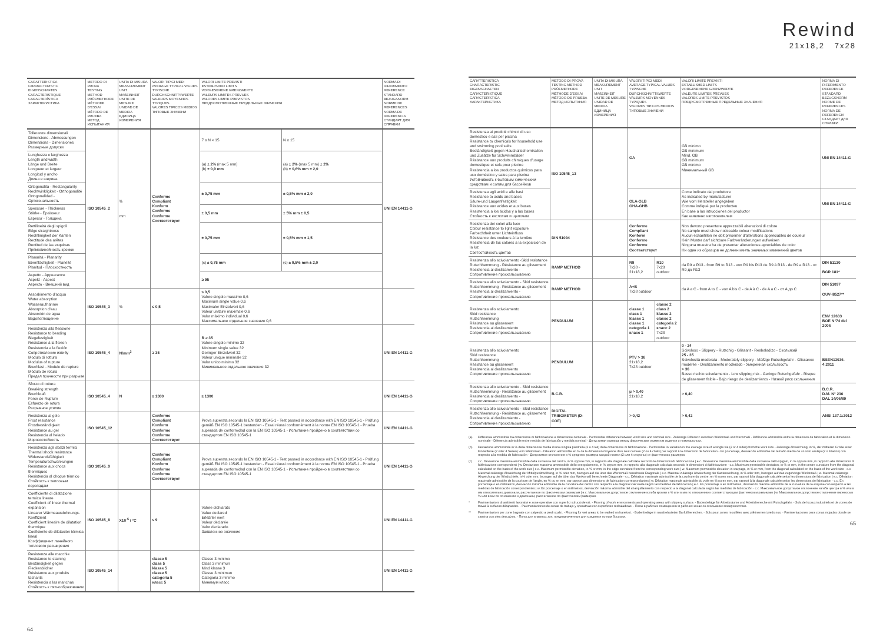| CARATTERISTICA CHARACTERISTIC EIGENSCHAFTEN CARACTERISTIQUE CARACTERÍSTICA ХАРАКТЕРИСТИКА | METODO DI PROVA TESTING METHOD PRÜFMETHODE MÉTHODE D'ESSAI MÉTODO DE PRUEBA МЕТОД ИСПЫТАНИЯ | UNITA DI MISURA MEASUREMENT UNIT MAßEINHEIT UNITE DE MESURE UNIDAD DE MEDIDA ЕДИНИЦА ИЗМЕРЕНИЯ | VALORI TIPICI MEDI AVERAGE TYPICAL VALUES TYPISCHE DURCHSCHNITTSWERTE VALEURS MOYENNES TYPIQUES VALORES TIPICOS MEDIOS ТИПОВЫЕ ЗНАЧЕНИ | VALORI LIMITE PREVISTI ESTABLISHED LIMITS VORGESEHENE GRENZWERTE VALEURS LIMITES PREVUES VALORES LIMITE PREVISTOS ПРЕДУСМОТРЕННЫЕ ПРЕДЕЛЬНЫЕ ЗНАЧЕНИЯ | | NORMA DI RIFERIMENTO REFERENCE STANDARD BEZUGSNORM NORME DE REFERENCES NORMA DE REFERENCIA СТАНДАРТ ДЛЯ СПРАВКИ |
| --- | --- | --- | --- | --- | --- | --- |
| Tolleranze dimensionali Dimensions - Abmessungen Dimensions - Dimensiones Размерные допуски | ISO 10545_2 | % mm | Conforme Compliant Konform Conforme Conforme Соответствует | 7 ≤ N < 15 | N ≥ 15 | UNI EN 14411-G |
| Lunghezza e larghezza Length and width Länge und Breite Longueur et largeur Longitud y ancho Длина и ширина | | | | (a) ± 2% (max 5 mm) (b) ± 0,9 mm | (a) ± 2% (max 5 mm) ± 2% (b) ± 0,6% mm ± 2,0 | |
| Ortogonalità - Rectangularity Rechtwinkligkeit - Orthogonalité Ortogonalidad - Ортогональность | | | | ± 0,75 mm | ± 0,5% mm ± 2,0 | |
| Spessore - Thickness Stärke - Epaisseur Espesor - Толщина | | | | ± 0,5 mm | ± 5% mm ± 0,5 | |
| Rettilineità degli spigoli Edge straightness Rechtlinigkeit der Kanten Rectitude des arêtes Rectitud de las esquinas Прямолинейность кромок | | | | ± 0,75 mm | ± 0,5% mm ± 1,5 | |
| Planarità - Planarity Ebenflächigkeit - Planéité Planitud - Плоскостность | | | | (c) ± 0,75 mm | (c) ± 0,5% mm ± 2,0 | |
| Aspetto - Appearance Aspekt - Aspect Aspecto - Внешний вид | | | | ≥ 95 | | |
| Assorbimento d'acqua Water absorption Wasseraufnahme Absorption d'eau Absorción de agua Водопоглощение | ISO 10545_3 | % | ≤ 0,5 | ≤ 0,5 Valore singolo massimo 0,6 Maximum single value 0,6 Maximaler Einzelwert 0,6 Valeur unitaire maximale 0,6 Valor máximo individual 0,6 Максимальное отдельное значение 0,6 | | |
| Resistenza alla flessione Resistance to bending Biegefestigkeit Résistance à la flexion Resistencia a la flexión Сопротивление изгибу Modulo di rottura Modulus of rupture Bruchlast - Module de rupture Módulo de rotura Предел прочности при разрыве | ISO 10545_4 | N/mm<sup>2</sup> | ≥ 35 | R ≥ 35 Valore singolo minimo 32 Minimum single value 32 Geringer Einzelwert 32 Valeur unique minimale 32 Valor unico minimo 32 Минимальное отдельное значение 32 | | UNI EN 14411-G |
| Sforzo di rottura Breaking strength Bruchkraft Force de Rupture Esfuerzo de rotura Разрывное усилие | ISO 10545_4 | N | ≥ 1300 | ≥ 1300 | | UNI EN 14411-G |
| Resistenza al gelo Frost resistance Frostbeständigkeit Résistance au gel Resistencia al helado Морозостойкость | ISO 10545_12 | | Conforme Compliant Konform Conforme Conforme Соответствует | Prova superata secondo la EN ISO 10545-1 - Test passed in accordance with EN ISO 10545-1 - Prüfung gemäß EN ISO 10545-1 bestanden - Essai réussi conformément à la norme EN ISO 10545-1 - Prueba superada de conformidad con la EN ISO 10545-1 - Испытание пройдено в соответствии со стандартом EN ISO 10545-1 | | UNI EN 14411-G |
| Resistenza agli sbalzi termici Thermal shock resistance Widerstandsfähigkeit Temperaturschwankungen Résistance aux chocs thermiques Resistencia al choque térmico Стойкость к тепловым перепадам | ISO 10545_9 | | Conforme Compliant Konform Conforme Conforme Соответствует | Prova superata secondo la EN ISO 10545-1 - Test passed in accordance with EN ISO 10545-1 - Prüfung gemäß EN ISO 10545-1 bestanden - Essai réussi conformément à la norme EN ISO 10545-1 - Prueba superada de conformidad con la EN ISO 10545-1 - Испытание пройдено в соответствии со стандартом EN ISO 10545-1 | | UNI EN 14411-G |
| Coefficiente di dilatazione termica lineare Coefficient of linear thermal expansion Linearer Wärmeausdehnungs-Koeffizient Coefficient lineaire de dilatation thermique Coeficiente de dilatación térmica lineal Коэффициент линейного теплового расширения | ISO 10545_8 | X10<sup>-6</sup> / °C | ≤ 9 | Valore dichiarato Value declared Erklärter wert Valeur déclarée Valor declarado Заявленное значение | | UNI EN 14411-G |
| Resistenza alle macchie Resistance to staining Beständigkeit gegen Fleckenbildner Résistance aux produits tachants Resistencia a las manchas Стойкость к пятнообразованию | ISO 10545_14 | | classe 5 class 5 klasse 5 classe 5 categoria 5 класс 5 | Classe 3 minimo Class 3 minimun Mind klasse 3 Classe 3 minimun Categoria 3 minimo Минимум класс | | UNI EN 14411-G |
64
Rewind
21x18,2 7x28
| CARATTERISTICA CHARACTERISTIC EIGENSCHAFTEN CARACTERISTIQUE CARACTERÍSTICA ХАРАКТЕРИСТИКА | METODO DI PROVA TESTING METHOD PRÜFMETHODE MÉTHODE D'ESSAI MÉTODO DE PRUEBA МЕТОД ИСПЫТАНИЯ | UNITA DI MISURA MEASUREMENT UNIT MAßEINHEIT UNITE DE MESURE UNIDAD DE MEDIDA ЕДИНИЦА ИЗМЕРЕНИЯ | VALORI TIPICI MEDI AVERAGE TYPICAL VALUES TYPISCHE DURCHSCHNITTSWERTE VALEURS MOYENNES TYPIQUES VALORES TIPICOS MEDIOS ТИПОВЫЕ ЗНАЧЕНИ | | VALORI LIMITE PREVISTI ESTABLISHED LIMITS VORGESEHENE GRENZWERTE VALEURS LIMITES PREVUES VALORES LIMITE PREVISTOS ПРЕДУСМОТРЕННЫЕ ПРЕДЕЛЬНЫЕ ЗНАЧЕНИЯ | NORMA DI RIFERIMENTO REFERENCE STANDARD BEZUGSNORM NORME DE REFERENCES NORMA DE REFERENCIA СТАНДАРТ ДЛЯ СПРАВКИ |
| --- | --- | --- | --- | --- | --- | --- |
| Resistenza ai prodotti chimici di uso domestico e sali per piscina Resistance to chemicals for household use and swimming pool salts Beständigkeit gegen Haushaltschemikalien und Zusätze fur Schwimmbäder Résistance aux produits chimiques d'usage domestique et sels pour piscine Resistencia a los productos químicos para uso doméstico y sales para piscina Устойчивость к бытовым химическим средствам и солям для бассейнов | ISO 10545_13 | | GA | | GB minimo GB minimum Mind. GB GB minimum GB minimo Минимальный GB | UNI EN 14411-G |
| Resistenza agli acidi e alle basi Resistance to acids and bases Säure-und Laugenfestigkeit Résistance aux acides et aux bases Resistencia a los ácidos y a las bases Стойкость к кислотам и щелочам | | | GLA-GLB GHA-GHB | | Come indicato dal produttore As indicated by manufacturer Wie vom Hersteller angegeben Comme indiqué par la producteu En base a las intrucciones del productor Как заявлено изготовителем | UNI EN 14411-G |
| Resistenza dei colori alla luce Colour resistance to light exposure Farbechtheit unter Lichteinfluss Résistance des couleurs à la lumière Resistencia de los colores a la exposición de la luz Светостойкость цветов | DIN 51094 | | Conforme Compliant Konform Conforme Conforme Соответствует | | Non devono presentare apprezzabili alterazioni di colore No sample must show noticeable colour modifications Aucun échantillon ne doit présenter d'altérations appréciables de couleur Kein Muster darf sichtbare Farbveränderungen aufweisen Ninguna muestra ha de presentar alteraciones apreciables de color Ни один из образцов не должен иметь значимых изменений цветов | |
| Resistenza allo scivolamento -Skid resistance Rutschhemmung - Résistance au glissement Resistencia al deslizamiento - Сопротивление проскальзыванию | RAMP METHOD | | R9 7x28 - 21x18,2 | R10 7x28 outdoor | da R9 a R13 - from R9 to R13 - von R9 bis R13 de R9 à R13 - de R9 a R13 - от R9 до R13 | DIN 51130 BGR 181* |
| Resistenza allo scivolamento - Skid resistance Rutschhemmung - Résistance au glissement Resistencia al deslizamiento - Сопротивление проскальзыванию | RAMP METHOD | | A+B 7x28 outdoor | | da A a C - from A to C - von A bis C - de A à C - de A a C - от A до C | DIN 51097 GUV-I8527** |
| Resistenza allo scivolamento Skid resistance Rutschhemmung Résistance au glissement Resistencia al deslizamiento Сопротивление проскальзыванию | PENDULUM | | classe 1 class 1 klasse 1 classe 1 categoria 1 класс 1 | classe 2 class 2 klasse 2 classe 2 categoria 2 класс 2 7x28 outdoor | | ENV 12633 BOE N°74 del 2006 |
| Resistenza allo scivolamento Skid resistance Rutschhemmung Résistance au glissement Resistencia al deslizamiento Сопротивление проскальзыванию | PENDULUM | | PTV > 36 21x18,2 7x28 outdoor | | 0 - 24 Scivoloso - Slippery - Rutschig - Glissant - Resbaladizo - Скользкий 25 - 35 Scivolosità moderata - Moderately slippery - Mäßige Rutschgefahr - Glissance modérée - Deslizamiento moderado - Умеренная скользкость > 36 Basso rischio scivolamento - Low slipping risk - Geringe Rutschgefahr - Risque de glissement faible - Bajo riesgo de deslizamiento - Низкий риск скольжения | BSEN13036-4:2011 |
| Resistenza allo scivolamento - Skid resistance Rutschhemmung - Résistance au glissement Resistencia al deslizamiento - Сопротивление проскальзыванию | B.C.R. | | μ > 0,40 21x18,2 | | > 0,40 | B.C.R. D.M. N° 236 DAL 14/06/89 |
| Resistenza allo scivolamento - Skid resistance Rutschhemmung - Résistance au glissement Resistencia al deslizamiento - Сопротивление проскальзыванию | DIGITAL TRIBOMETER (D-COF) | | > 0,42 | | > 0,42 | ANSI 137.1:2012 |
(a) Differenza ammissibile tra dimensione di fabbricazione e dimensione nominale - Permissible difference between work size and nominal size - Zulässige Differenz zwischen Werksmaß und Nennmaß - Différence admissible entre la dimension de fabrication et la dimension nominale - Diferencia admisible entre medida de fabricación y medida nominal - Допустимая разница между фактическим размером изделия и номинальным.
(b) Deviazione ammissibile in % della dimensione media di una singola piastrella (2 o 4 lati) dalla dimensione di fabbricazione - Permissible % variation in the average size of a single tile (2 or 4 sides) from the work size - Zulässige Abweichung, in %, der mittleren Größe einer Einzelfliese (2 oder 4 Seiten) vom Werksmaß - Déviation admissible en % de la dimension moyenne d'un seul carreau (2 ou 4 côtés) par rapport à la dimension de fabrication - En porcentaje, desviación admisible del tamaño medio de un solo azulejo (2 o 4 lados) con respecto a la medida de fabricación - Допустимое отклонение в % среднего размера каждой плитки (2 или 4 стороны) от фактических размеров.
(c) c.c. Deviazione massima ammissibile della curvatura del centro, in % oppure mm, in rapporto alla diagonale calcolata secondo le dimensioni di fabbricazione | e.c. Deviazione massima ammissibile della curvatura dello spigolo, in % oppure mm, in rapporto alle dimensioni di fabbricazione corrispondenti | w. Deviazione massima ammissibile dello svergolamento, in % oppure mm, in rapporto alla diagonale calcolata secondo le dimensioni di fabbricazione - c.c. Maximum permissible deviation, in % or mm, in the centre curvature from the diagonal calculated on the basis of the work size | e.c. Maximum permissible deviation, in % or mm, in the edge curvature from the corresponding work size | w. Maximum permissible deviation in warpage, in % or mm, from the diagonal calculated on the basis of the work size - c.c. Maximal zulässige Abweichung der Mittelpunktwölbung, in % oder mm, bezogen auf die über das Werksmaß berechnete Diagonale | e.c. Maximal zulässige Abweichung der Kantenwölbung, in % oder mm, bezogen auf das zugehörige Werksmaß | w. Maximal zulässige Abweichung der Windschiefe, in% oder mm, bezogen auf die über das Werksmaß berechnete Diagonale - c.c. Déviation maximale admissible de la courbure du centre, en % ou en mm, par rapport à la diagonale calculée selon les dimensions de fabrication | e.c. Déviation maximale admissible de la courbure de l'angle, en % ou en mm, par rapport aux dimensions de fabrication correspondantes | w. Déviation maximale admissible du voile en % ou en mm, par rapport à la diagonale calculée selon les dimensions de fabrication - c.c. En porcentaje o en milímetros, desviación máxima admisible de la curvatura del centro con respecto a la diagonal calculada según las medidas de fabricación | e.c. En porcentaje o en milímetros, desviación máxima admisible de la curvatura de la esquina con respecto a las medidas de fabricación correspondientes | w. En porcentaje o en milímetros, desviación máxima admisible del abarquillamiento con respecto a la diagonal calculada según las medidas de fabricación - c.c. Максимальное допустимое отклонение изгиба центра в % или в мм относительно диагонали, рассчитанное по фактическим размерам | e.c. Максимальное допустимое отклонение изгиба кромки в % или в мм по отношению к соответствующим фактическим размерам | w. Максимальное допустимое отклонение перекоса в % или в мм по отношению к диагонали, рассчитанное по фактическим размерам.
* Pavimentazioni di ambienti lavorativi e zone operative con superfici sdrucciolevoli. - Flooring of work environments and operating areas with slippery surface. - Bodenbeläge für Arbeitsräume und Arbeitsbereiche mit Rutschgefahr. - Sols de locaux industriels et de zones de travail à surfaces dérapantes. - Pavimentaciones de zonas de trabajo y operativas con superficies resbaladizas. - Полы в рабочих помещениях и рабочих зонах со скользкими поверхностями.
** Pavimentazioni per zone bagnate con calpestio a piedi scalzi. - Flooring for wet areas to be walked on barefoot. - Bodenbeläge in nassbelasteten Barfußbereichen. - Sols pour zones mouillées avec piétinement pieds nus. - Pavimentaciones para zonas mojadas donde se camina con pies descalzos. - Полы для влажных зон, предназначенные для хождения по ним босиком.
65